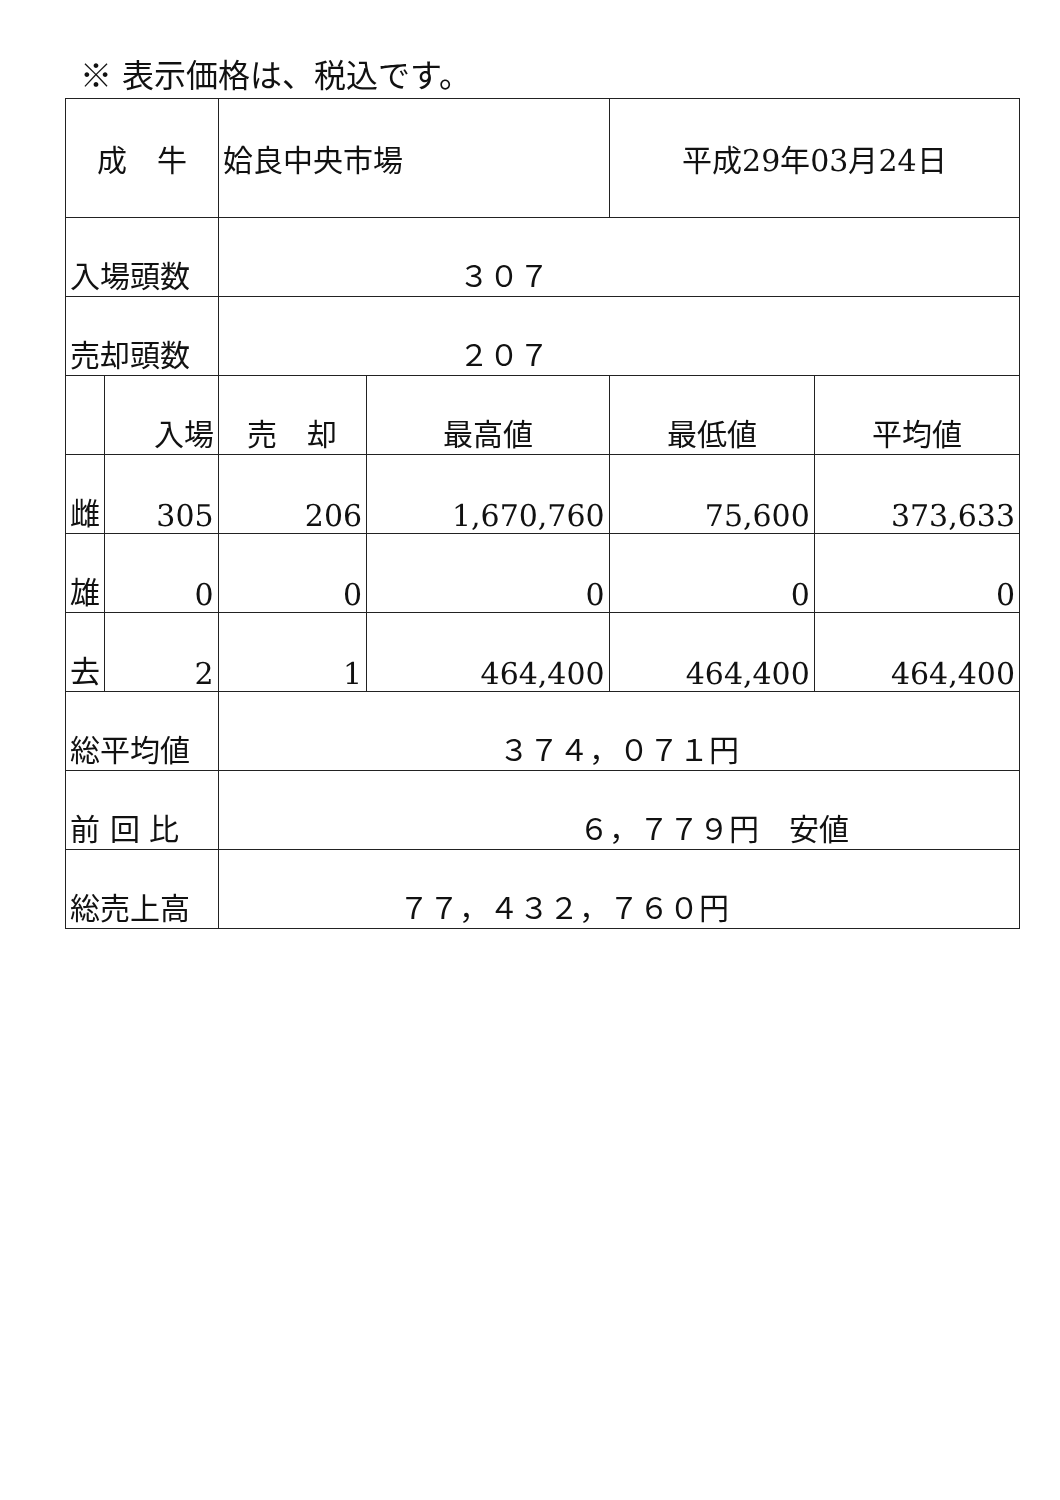※ 表示価格は、税込です。
| 成 牛 | | 姶良中央市場 | | 平成29年03月24日 | |
| 入場頭数 | | ３０７ | | | |
| 売却頭数 | | ２０７ | | | |
| | 入場 | 売 却 | 最高値 | 最低値 | 平均値 |
| 雌 | 305 | 206 | 1,670,760 | 75,600 | 373,633 |
| 雄 | 0 | 0 | 0 | 0 | 0 |
| 去 | 2 | 1 | 464,400 | 464,400 | 464,400 |
| 総平均値 | | ３７４，０７１円 | | | |
| 前 回 比 | | ６，７７９円 安値 | | | |
| 総売上高 | | ７７，４３２，７６０円 | | | |